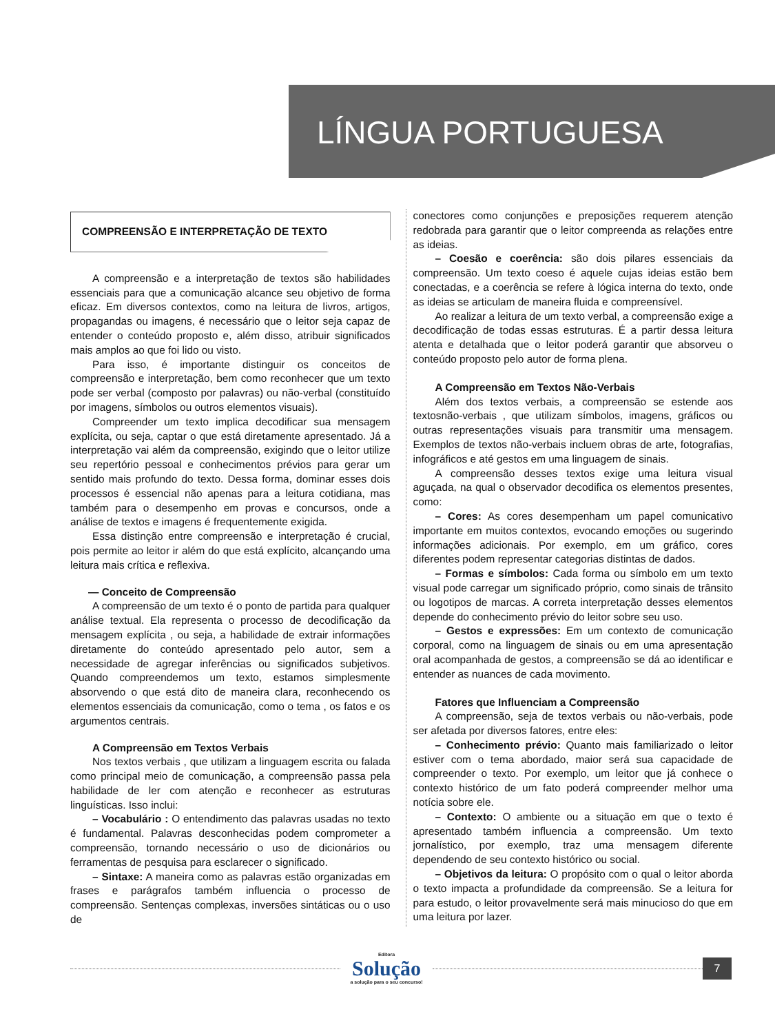LÍNGUA PORTUGUESA
COMPREENSÃO E INTERPRETAÇÃO DE TEXTO
A compreensão e a interpretação de textos são habilidades essenciais para que a comunicação alcance seu objetivo de forma eficaz. Em diversos contextos, como na leitura de livros, artigos, propagandas ou imagens, é necessário que o leitor seja capaz de entender o conteúdo proposto e, além disso, atribuir significados mais amplos ao que foi lido ou visto.
Para isso, é importante distinguir os conceitos de compreensão e interpretação, bem como reconhecer que um texto pode ser verbal (composto por palavras) ou não-verbal (constituído por imagens, símbolos ou outros elementos visuais).
Compreender um texto implica decodificar sua mensagem explícita, ou seja, captar o que está diretamente apresentado. Já a interpretação vai além da compreensão, exigindo que o leitor utilize seu repertório pessoal e conhecimentos prévios para gerar um sentido mais profundo do texto. Dessa forma, dominar esses dois processos é essencial não apenas para a leitura cotidiana, mas também para o desempenho em provas e concursos, onde a análise de textos e imagens é frequentemente exigida.
Essa distinção entre compreensão e interpretação é crucial, pois permite ao leitor ir além do que está explícito, alcançando uma leitura mais crítica e reflexiva.
— Conceito de Compreensão
A compreensão de um texto é o ponto de partida para qualquer análise textual. Ela representa o processo de decodificação da mensagem explícita , ou seja, a habilidade de extrair informações diretamente do conteúdo apresentado pelo autor, sem a necessidade de agregar inferências ou significados subjetivos. Quando compreendemos um texto, estamos simplesmente absorvendo o que está dito de maneira clara, reconhecendo os elementos essenciais da comunicação, como o tema , os fatos e os argumentos centrais.
A Compreensão em Textos Verbais
Nos textos verbais , que utilizam a linguagem escrita ou falada como principal meio de comunicação, a compreensão passa pela habilidade de ler com atenção e reconhecer as estruturas linguísticas. Isso inclui:
– Vocabulário : O entendimento das palavras usadas no texto é fundamental. Palavras desconhecidas podem comprometer a compreensão, tornando necessário o uso de dicionários ou ferramentas de pesquisa para esclarecer o significado.
– Sintaxe: A maneira como as palavras estão organizadas em frases e parágrafos também influencia o processo de compreensão. Sentenças complexas, inversões sintáticas ou o uso de
conectores como conjunções e preposições requerem atenção redobrada para garantir que o leitor compreenda as relações entre as ideias.
– Coesão e coerência: são dois pilares essenciais da compreensão. Um texto coeso é aquele cujas ideias estão bem conectadas, e a coerência se refere à lógica interna do texto, onde as ideias se articulam de maneira fluida e compreensível.
Ao realizar a leitura de um texto verbal, a compreensão exige a decodificação de todas essas estruturas. É a partir dessa leitura atenta e detalhada que o leitor poderá garantir que absorveu o conteúdo proposto pelo autor de forma plena.
A Compreensão em Textos Não-Verbais
Além dos textos verbais, a compreensão se estende aos textosnão-verbais , que utilizam símbolos, imagens, gráficos ou outras representações visuais para transmitir uma mensagem. Exemplos de textos não-verbais incluem obras de arte, fotografias, infográficos e até gestos em uma linguagem de sinais.
A compreensão desses textos exige uma leitura visual aguçada, na qual o observador decodifica os elementos presentes, como:
– Cores: As cores desempenham um papel comunicativo importante em muitos contextos, evocando emoções ou sugerindo informações adicionais. Por exemplo, em um gráfico, cores diferentes podem representar categorias distintas de dados.
– Formas e símbolos: Cada forma ou símbolo em um texto visual pode carregar um significado próprio, como sinais de trânsito ou logotipos de marcas. A correta interpretação desses elementos depende do conhecimento prévio do leitor sobre seu uso.
– Gestos e expressões: Em um contexto de comunicação corporal, como na linguagem de sinais ou em uma apresentação oral acompanhada de gestos, a compreensão se dá ao identificar e entender as nuances de cada movimento.
Fatores que Influenciam a Compreensão
A compreensão, seja de textos verbais ou não-verbais, pode ser afetada por diversos fatores, entre eles:
– Conhecimento prévio: Quanto mais familiarizado o leitor estiver com o tema abordado, maior será sua capacidade de compreender o texto. Por exemplo, um leitor que já conhece o contexto histórico de um fato poderá compreender melhor uma notícia sobre ele.
– Contexto: O ambiente ou a situação em que o texto é apresentado também influencia a compreensão. Um texto jornalístico, por exemplo, traz uma mensagem diferente dependendo de seu contexto histórico ou social.
– Objetivos da leitura: O propósito com o qual o leitor aborda o texto impacta a profundidade da compreensão. Se a leitura for para estudo, o leitor provavelmente será mais minucioso do que em uma leitura por lazer.
Editora
Solução
a solução para o seu concurso!
7